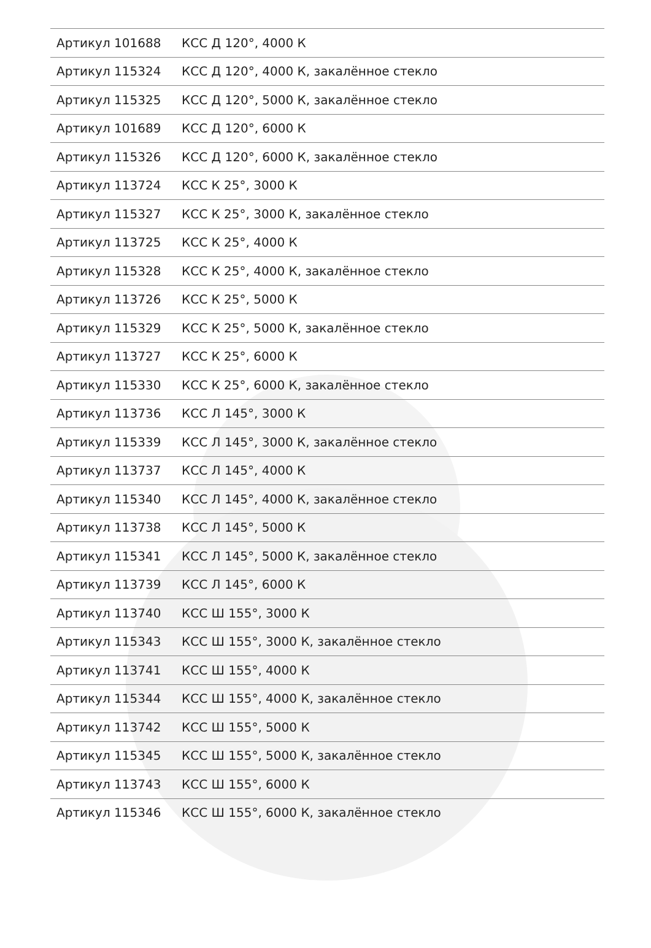| Артикул 101688 | КСС Д 120°, 4000 К |
| Артикул 115324 | КСС Д 120°, 4000 К, закалённое стекло |
| Артикул 115325 | КСС Д 120°, 5000 К, закалённое стекло |
| Артикул 101689 | КСС Д 120°, 6000 К |
| Артикул 115326 | КСС Д 120°, 6000 К, закалённое стекло |
| Артикул 113724 | КСС К 25°, 3000 К |
| Артикул 115327 | КСС К 25°, 3000 К, закалённое стекло |
| Артикул 113725 | КСС К 25°, 4000 К |
| Артикул 115328 | КСС К 25°, 4000 К, закалённое стекло |
| Артикул 113726 | КСС К 25°, 5000 К |
| Артикул 115329 | КСС К 25°, 5000 К, закалённое стекло |
| Артикул 113727 | КСС К 25°, 6000 К |
| Артикул 115330 | КСС К 25°, 6000 К, закалённое стекло |
| Артикул 113736 | КСС Л 145°, 3000 К |
| Артикул 115339 | КСС Л 145°, 3000 К, закалённое стекло |
| Артикул 113737 | КСС Л 145°, 4000 К |
| Артикул 115340 | КСС Л 145°, 4000 К, закалённое стекло |
| Артикул 113738 | КСС Л 145°, 5000 К |
| Артикул 115341 | КСС Л 145°, 5000 К, закалённое стекло |
| Артикул 113739 | КСС Л 145°, 6000 К |
| Артикул 113740 | КСС Ш 155°, 3000 К |
| Артикул 115343 | КСС Ш 155°, 3000 К, закалённое стекло |
| Артикул 113741 | КСС Ш 155°, 4000 К |
| Артикул 115344 | КСС Ш 155°, 4000 К, закалённое стекло |
| Артикул 113742 | КСС Ш 155°, 5000 К |
| Артикул 115345 | КСС Ш 155°, 5000 К, закалённое стекло |
| Артикул 113743 | КСС Ш 155°, 6000 К |
| Артикул 115346 | КСС Ш 155°, 6000 К, закалённое стекло |